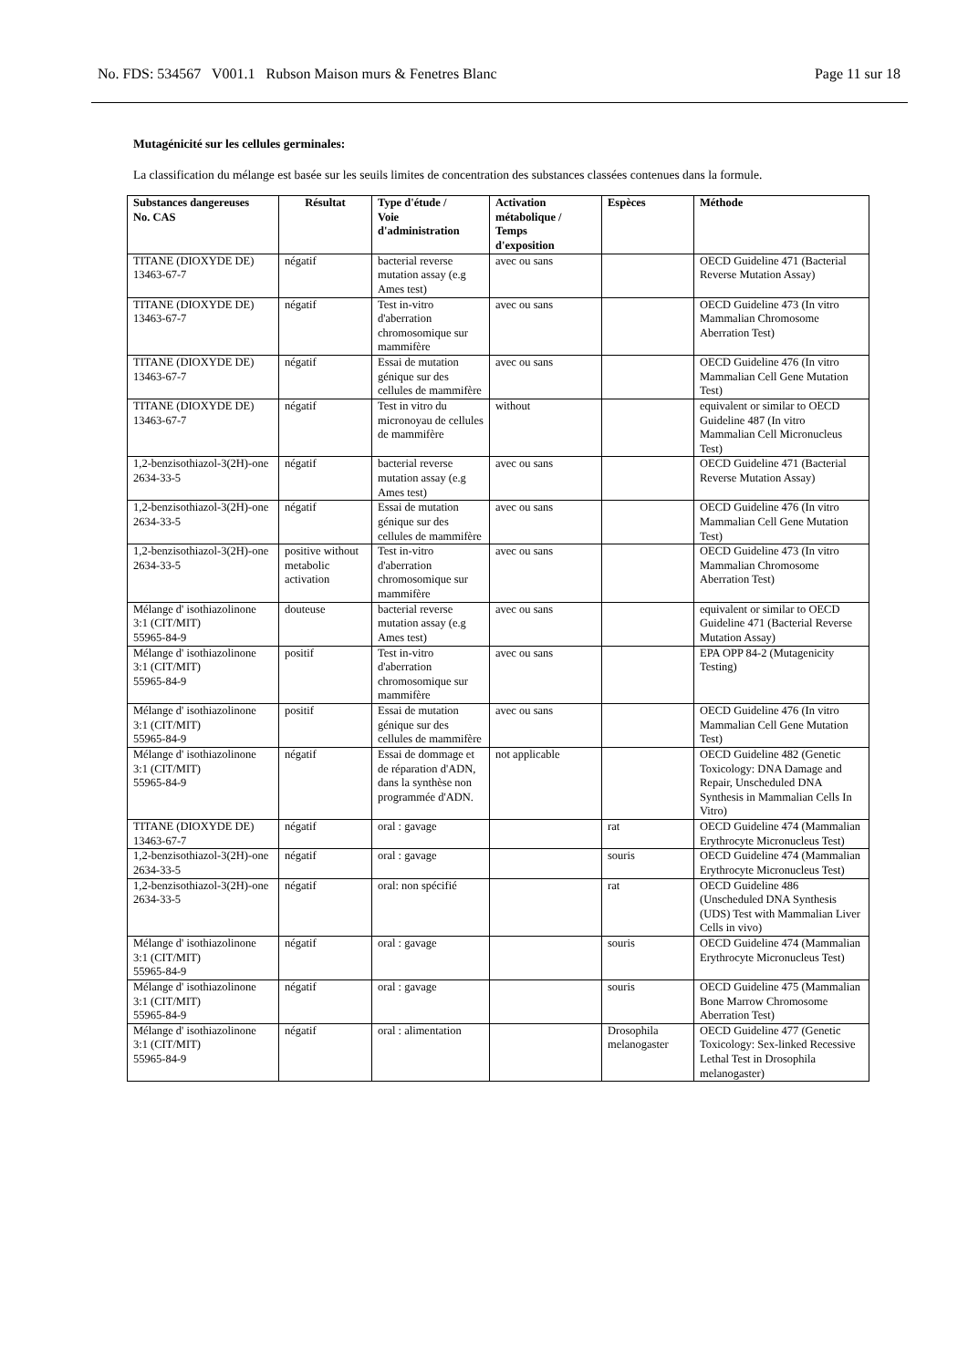No. FDS: 534567 V001.1 Rubson Maison murs & Fenetres Blanc Page 11 sur 18
Mutagénicité sur les cellules germinales:
La classification du mélange est basée sur les seuils limites de concentration des substances classées contenues dans la formule.
| Substances dangereuses No. CAS | Résultat | Type d'étude / Voie d'administration | Activation métabolique / Temps d'exposition | Espèces | Méthode |
| --- | --- | --- | --- | --- | --- |
| TITANE (DIOXYDE DE) 13463-67-7 | négatif | bacterial reverse mutation assay (e.g Ames test) | avec ou sans | | OECD Guideline 471 (Bacterial Reverse Mutation Assay) |
| TITANE (DIOXYDE DE) 13463-67-7 | négatif | Test in-vitro d'aberration chromosomique sur mammifère | avec ou sans | | OECD Guideline 473 (In vitro Mammalian Chromosome Aberration Test) |
| TITANE (DIOXYDE DE) 13463-67-7 | négatif | Essai de mutation génique sur des cellules de mammifère | avec ou sans | | OECD Guideline 476 (In vitro Mammalian Cell Gene Mutation Test) |
| TITANE (DIOXYDE DE) 13463-67-7 | négatif | Test in vitro du micronoyau de cellules de mammifère | without | | equivalent or similar to OECD Guideline 487 (In vitro Mammalian Cell Micronucleus Test) |
| 1,2-benzisothiazol-3(2H)-one 2634-33-5 | négatif | bacterial reverse mutation assay (e.g Ames test) | avec ou sans | | OECD Guideline 471 (Bacterial Reverse Mutation Assay) |
| 1,2-benzisothiazol-3(2H)-one 2634-33-5 | négatif | Essai de mutation génique sur des cellules de mammifère | avec ou sans | | OECD Guideline 476 (In vitro Mammalian Cell Gene Mutation Test) |
| 1,2-benzisothiazol-3(2H)-one 2634-33-5 | positive without metabolic activation | Test in-vitro d'aberration chromosomique sur mammifère | avec ou sans | | OECD Guideline 473 (In vitro Mammalian Chromosome Aberration Test) |
| Mélange d' isothiazolinone 3:1 (CIT/MIT) 55965-84-9 | douteuse | bacterial reverse mutation assay (e.g Ames test) | avec ou sans | | equivalent or similar to OECD Guideline 471 (Bacterial Reverse Mutation Assay) |
| Mélange d' isothiazolinone 3:1 (CIT/MIT) 55965-84-9 | positif | Test in-vitro d'aberration chromosomique sur mammifère | avec ou sans | | EPA OPP 84-2 (Mutagenicity Testing) |
| Mélange d' isothiazolinone 3:1 (CIT/MIT) 55965-84-9 | positif | Essai de mutation génique sur des cellules de mammifère | avec ou sans | | OECD Guideline 476 (In vitro Mammalian Cell Gene Mutation Test) |
| Mélange d' isothiazolinone 3:1 (CIT/MIT) 55965-84-9 | négatif | Essai de dommage et de réparation d'ADN, dans la synthèse non programmée d'ADN. | not applicable | | OECD Guideline 482 (Genetic Toxicology: DNA Damage and Repair, Unscheduled DNA Synthesis in Mammalian Cells In Vitro) |
| TITANE (DIOXYDE DE) 13463-67-7 | négatif | oral : gavage | | rat | OECD Guideline 474 (Mammalian Erythrocyte Micronucleus Test) |
| 1,2-benzisothiazol-3(2H)-one 2634-33-5 | négatif | oral : gavage | | souris | OECD Guideline 474 (Mammalian Erythrocyte Micronucleus Test) |
| 1,2-benzisothiazol-3(2H)-one 2634-33-5 | négatif | oral: non spécifié | | rat | OECD Guideline 486 (Unscheduled DNA Synthesis (UDS) Test with Mammalian Liver Cells in vivo) |
| Mélange d' isothiazolinone 3:1 (CIT/MIT) 55965-84-9 | négatif | oral : gavage | | souris | OECD Guideline 474 (Mammalian Erythrocyte Micronucleus Test) |
| Mélange d' isothiazolinone 3:1 (CIT/MIT) 55965-84-9 | négatif | oral : gavage | | souris | OECD Guideline 475 (Mammalian Bone Marrow Chromosome Aberration Test) |
| Mélange d' isothiazolinone 3:1 (CIT/MIT) 55965-84-9 | négatif | oral : alimentation | | Drosophila melanogaster | OECD Guideline 477 (Genetic Toxicology: Sex-linked Recessive Lethal Test in Drosophila melanogaster) |